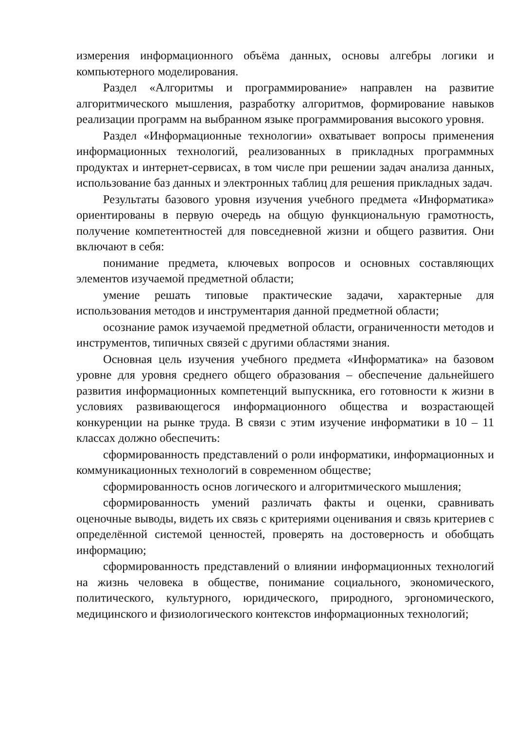измерения информационного объёма данных, основы алгебры логики и компьютерного моделирования.
Раздел «Алгоритмы и программирование» направлен на развитие алгоритмического мышления, разработку алгоритмов, формирование навыков реализации программ на выбранном языке программирования высокого уровня.
Раздел «Информационные технологии» охватывает вопросы применения информационных технологий, реализованных в прикладных программных продуктах и интернет-сервисах, в том числе при решении задач анализа данных, использование баз данных и электронных таблиц для решения прикладных задач.
Результаты базового уровня изучения учебного предмета «Информатика» ориентированы в первую очередь на общую функциональную грамотность, получение компетентностей для повседневной жизни и общего развития. Они включают в себя:
понимание предмета, ключевых вопросов и основных составляющих элементов изучаемой предметной области;
умение решать типовые практические задачи, характерные для использования методов и инструментария данной предметной области;
осознание рамок изучаемой предметной области, ограниченности методов и инструментов, типичных связей с другими областями знания.
Основная цель изучения учебного предмета «Информатика» на базовом уровне для уровня среднего общего образования – обеспечение дальнейшего развития информационных компетенций выпускника, его готовности к жизни в условиях развивающегося информационного общества и возрастающей конкуренции на рынке труда. В связи с этим изучение информатики в 10 – 11 классах должно обеспечить:
сформированность представлений о роли информатики, информационных и коммуникационных технологий в современном обществе;
сформированность основ логического и алгоритмического мышления;
сформированность умений различать факты и оценки, сравнивать оценочные выводы, видеть их связь с критериями оценивания и связь критериев с определённой системой ценностей, проверять на достоверность и обобщать информацию;
сформированность представлений о влиянии информационных технологий на жизнь человека в обществе, понимание социального, экономического, политического, культурного, юридического, природного, эргономического, медицинского и физиологического контекстов информационных технологий;